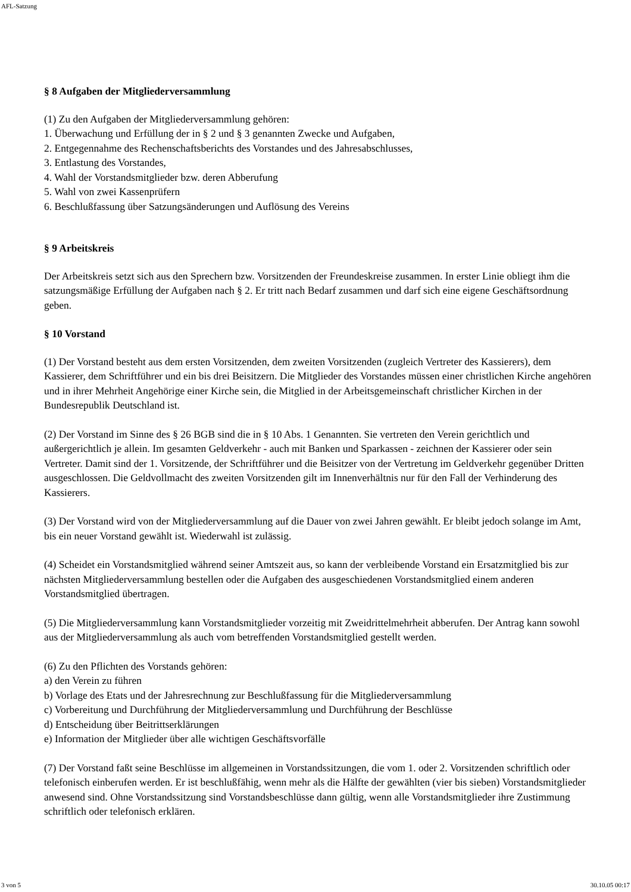AFL-Satzung
§ 8 Aufgaben der Mitgliederversammlung
(1) Zu den Aufgaben der Mitgliederversammlung gehören:
1. Überwachung und Erfüllung der in § 2 und § 3 genannten Zwecke und Aufgaben,
2. Entgegennahme des Rechenschaftsberichts des Vorstandes und des Jahresabschlusses,
3. Entlastung des Vorstandes,
4. Wahl der Vorstandsmitglieder bzw. deren Abberufung
5. Wahl von zwei Kassenprüfern
6. Beschlußfassung über Satzungsänderungen und Auflösung des Vereins
§ 9 Arbeitskreis
Der Arbeitskreis setzt sich aus den Sprechern bzw. Vorsitzenden der Freundeskreise zusammen. In erster Linie obliegt ihm die satzungsmäßige Erfüllung der Aufgaben nach § 2. Er tritt nach Bedarf zusammen und darf sich eine eigene Geschäftsordnung geben.
§ 10 Vorstand
(1) Der Vorstand besteht aus dem ersten Vorsitzenden, dem zweiten Vorsitzenden (zugleich Vertreter des Kassierers), dem Kassierer, dem Schriftführer und ein bis drei Beisitzern. Die Mitglieder des Vorstandes müssen einer christlichen Kirche angehören und in ihrer Mehrheit Angehörige einer Kirche sein, die Mitglied in der Arbeitsgemeinschaft christlicher Kirchen in der Bundesrepublik Deutschland ist.
(2) Der Vorstand im Sinne des § 26 BGB sind die in § 10 Abs. 1 Genannten. Sie vertreten den Verein gerichtlich und außergerichtlich je allein. Im gesamten Geldverkehr - auch mit Banken und Sparkassen - zeichnen der Kassierer oder sein Vertreter. Damit sind der 1. Vorsitzende, der Schriftführer und die Beisitzer von der Vertretung im Geldverkehr gegenüber Dritten ausgeschlossen. Die Geldvollmacht des zweiten Vorsitzenden gilt im Innenverhältnis nur für den Fall der Verhinderung des Kassierers.
(3) Der Vorstand wird von der Mitgliederversammlung auf die Dauer von zwei Jahren gewählt. Er bleibt jedoch solange im Amt, bis ein neuer Vorstand gewählt ist. Wiederwahl ist zulässig.
(4) Scheidet ein Vorstandsmitglied während seiner Amtszeit aus, so kann der verbleibende Vorstand ein Ersatzmitglied bis zur nächsten Mitgliederversammlung bestellen oder die Aufgaben des ausgeschiedenen Vorstandsmitglied einem anderen Vorstandsmitglied übertragen.
(5) Die Mitgliederversammlung kann Vorstandsmitglieder vorzeitig mit Zweidrittelmehrheit abberufen. Der Antrag kann sowohl aus der Mitgliederversammlung als auch vom betreffenden Vorstandsmitglied gestellt werden.
(6) Zu den Pflichten des Vorstands gehören:
a) den Verein zu führen
b) Vorlage des Etats und der Jahresrechnung zur Beschlußfassung für die Mitgliederversammlung
c) Vorbereitung und Durchführung der Mitgliederversammlung und Durchführung der Beschlüsse
d) Entscheidung über Beitrittserklärungen
e) Information der Mitglieder über alle wichtigen Geschäftsvorfälle
(7) Der Vorstand faßt seine Beschlüsse im allgemeinen in Vorstandssitzungen, die vom 1. oder 2. Vorsitzenden schriftlich oder telefonisch einberufen werden. Er ist beschlußfähig, wenn mehr als die Hälfte der gewählten (vier bis sieben) Vorstandsmitglieder anwesend sind. Ohne Vorstandssitzung sind Vorstandsbeschlüsse dann gültig, wenn alle Vorstandsmitglieder ihre Zustimmung schriftlich oder telefonisch erklären.
3 von 5 30.10.05 00:17